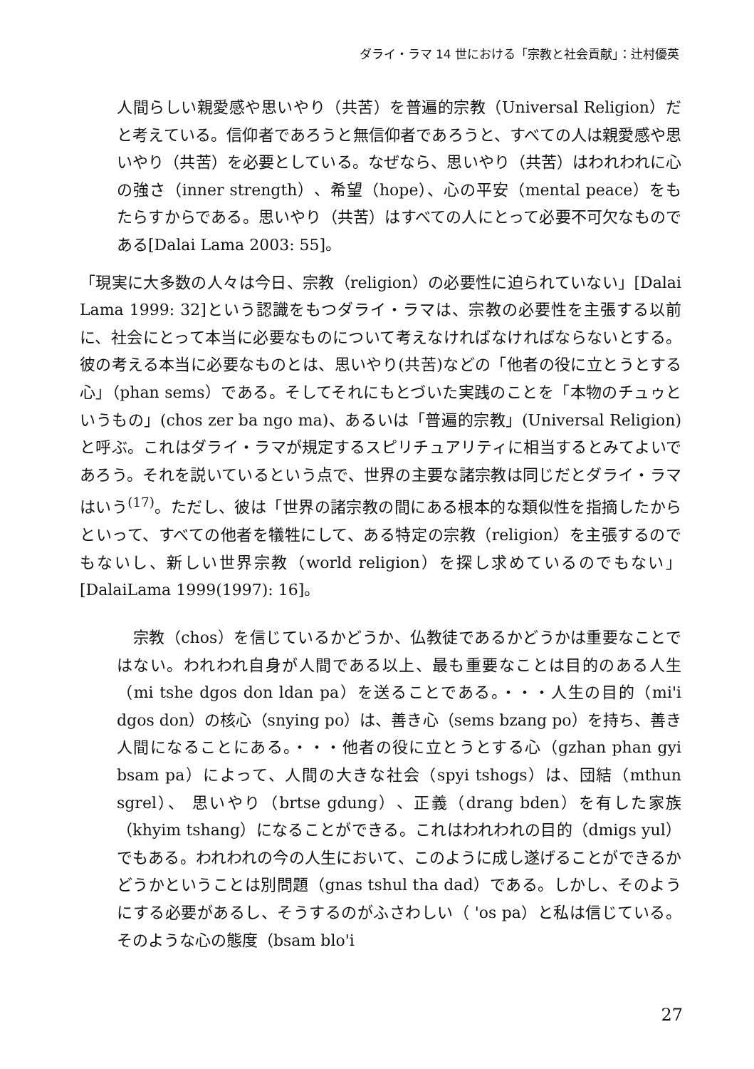ダライ・ラマ 14 世における「宗教と社会貢献」：辻村優英
人間らしい親愛感や思いやり（共苦）を普遍的宗教（Universal Religion）だと考えている。信仰者であろうと無信仰者であろうと、すべての人は親愛感や思いやり（共苦）を必要としている。なぜなら、思いやり（共苦）はわれわれに心の強さ（inner strength）、希望（hope）、心の平安（mental peace）をもたらすからである。思いやり（共苦）はすべての人にとって必要不可欠なものである[Dalai Lama 2003: 55]。
「現実に大多数の人々は今日、宗教（religion）の必要性に迫られていない」[Dalai Lama 1999: 32]という認識をもつダライ・ラマは、宗教の必要性を主張する以前に、社会にとって本当に必要なものについて考えなければなければならないとする。彼の考える本当に必要なものとは、思いやり(共苦)などの「他者の役に立とうとする心」（phan sems）である。そしてそれにもとづいた実践のことを「本物のチュゥというもの」(chos zer ba ngo ma)、あるいは「普遍的宗教」(Universal Religion)と呼ぶ。これはダライ・ラマが規定するスピリチュアリティに相当するとみてよいであろう。それを説いているという点で、世界の主要な諸宗教は同じだとダライ・ラマはいう<sup>(17)</sup>。ただし、彼は「世界の諸宗教の間にある根本的な類似性を指摘したからといって、すべての他者を犠牲にして、ある特定の宗教（religion）を主張するのでもないし、新しい世界宗教（world religion）を探し求めているのでもない」[DalaiLama 1999(1997): 16]。
　宗教（chos）を信じているかどうか、仏教徒であるかどうかは重要なことではない。われわれ自身が人間である以上、最も重要なことは目的のある人生（mi tshe dgos don ldan pa）を送ることである。・・・人生の目的（mi'i dgos don）の核心（snying po）は、善き心（sems bzang po）を持ち、善き人間になることにある。・・・他者の役に立とうとする心（gzhan phan gyi bsam pa）によって、人間の大きな社会（spyi tshogs）は、団結（mthun sgrel）、 思いやり（brtse gdung）、正義（drang bden）を有した家族（khyim tshang）になることができる。これはわれわれの目的（dmigs yul）でもある。われわれの今の人生において、このように成し遂げることができるかどうかということは別問題（gnas tshul tha dad）である。しかし、そのようにする必要があるし、そうするのがふさわしい（ 'os pa）と私は信じている。そのような心の態度（bsam blo'i
27